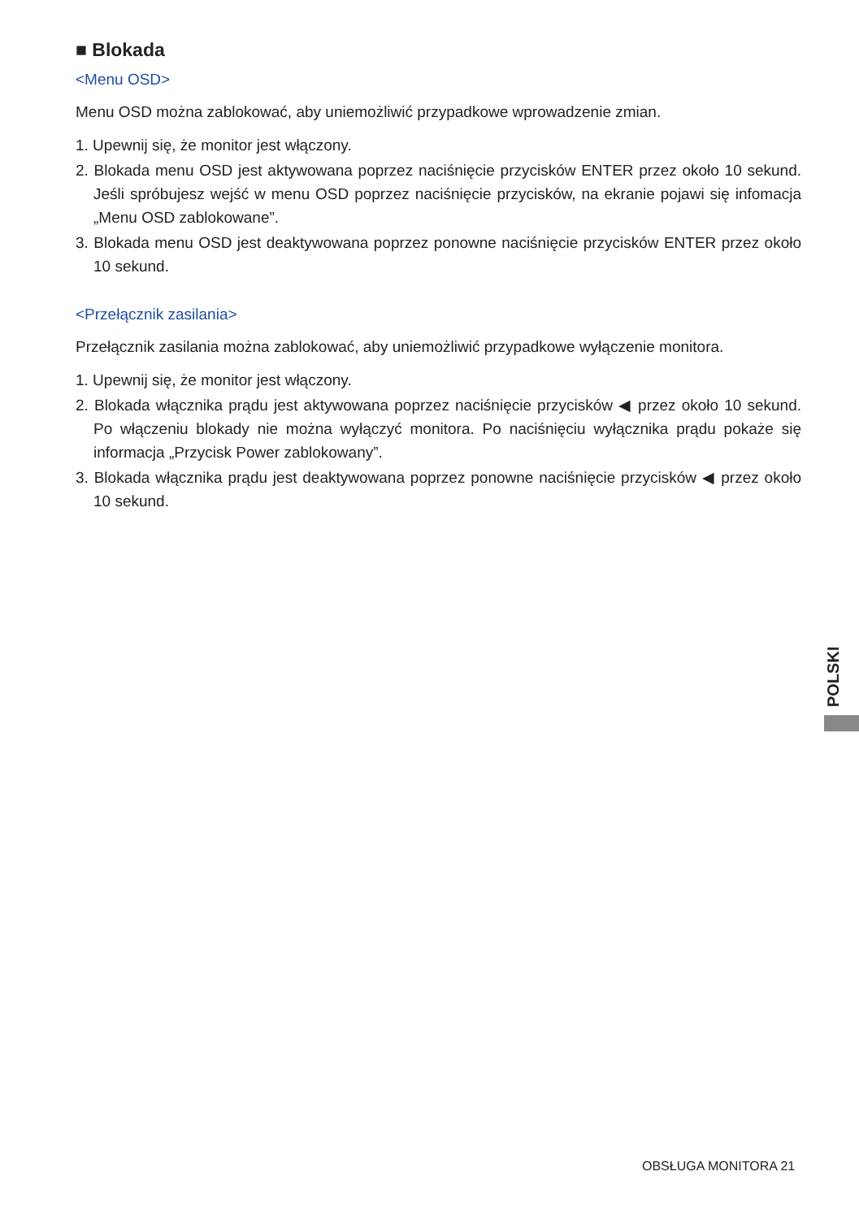■ Blokada
<Menu OSD>
Menu OSD można zablokować, aby uniemożliwić przypadkowe wprowadzenie zmian.
1. Upewnij się, że monitor jest włączony.
2. Blokada menu OSD jest aktywowana poprzez naciśnięcie przycisków ENTER przez około 10 sekund. Jeśli spróbujesz wejść w menu OSD poprzez naciśnięcie przycisków, na ekranie pojawi się infomacja „Menu OSD zablokowane”.
3. Blokada menu OSD jest deaktywowana poprzez ponowne naciśnięcie przycisków ENTER przez około 10 sekund.
<Przełącznik zasilania>
Przełącznik zasilania można zablokować, aby uniemożliwić przypadkowe wyłączenie monitora.
1. Upewnij się, że monitor jest włączony.
2. Blokada włącznika prądu jest aktywowana poprzez naciśnięcie przycisków ◀ przez około 10 sekund. Po włączeniu blokady nie można wyłączyć monitora. Po naciśnięciu wyłącznika prądu pokaże się informacja „Przycisk Power zablokowany”.
3. Blokada włącznika prądu jest deaktywowana poprzez ponowne naciśnięcie przycisków ◀ przez około 10 sekund.
POLSKI
OBSŁUGA MONITORA 21